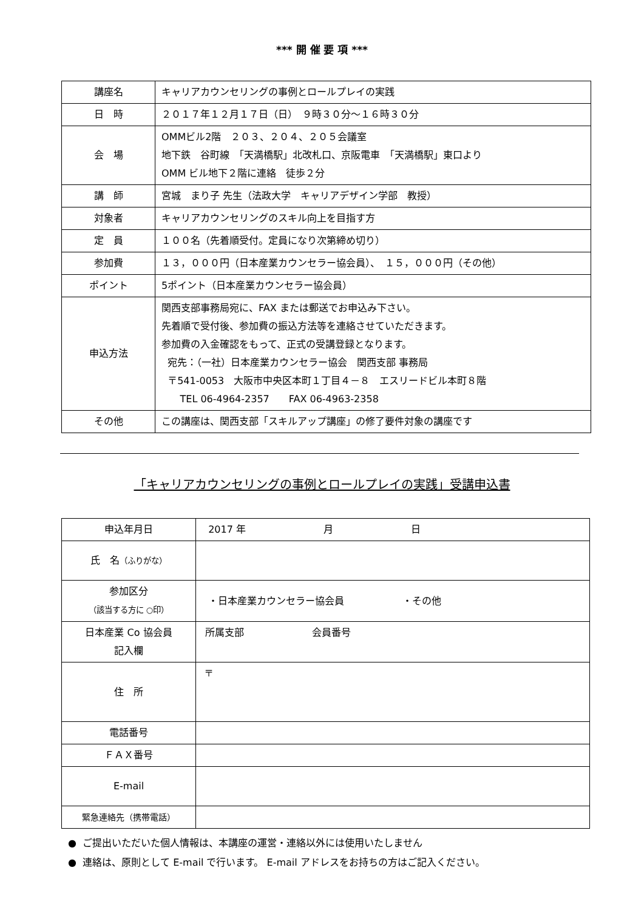*** 開 催 要 項 ***
| 講座名 | キャリアカウンセリングの事例とロールプレイの実践 |
| 日 時 | ２０１７年１２月１７日（日） ９時３０分～１６時３０分 |
| 会 場 | OMMビル2階 ２０３、２０４、２０５会議室 地下鉄 谷町線 「天満橋駅」北改札口、京阪電車 「天満橋駅」東口より OMM ビル地下２階に連絡 徒歩２分 |
| 講 師 | 宮城 まり子 先生（法政大学 キャリアデザイン学部 教授） |
| 対象者 | キャリアカウンセリングのスキル向上を目指す方 |
| 定 員 | １００名（先着順受付。定員になり次第締め切り） |
| 参加費 | １３，０００円（日本産業カウンセラー協会員）、 １５，０００円（その他） |
| ポイント | 5ポイント（日本産業カウンセラー協会員） |
| 申込方法 | 関西支部事務局宛に、FAX または郵送でお申込み下さい。 先着順で受付後、参加費の振込方法等を連絡させていただきます。 参加費の入金確認をもって、正式の受講登録となります。 宛先：（一社）日本産業カウンセラー協会 関西支部 事務局 〒541-0053 大阪市中央区本町１丁目４－８ エスリードビル本町８階 TEL 06-4964-2357 FAX 06-4963-2358 |
| その他 | この講座は、関西支部「スキルアップ講座」の修了要件対象の講座です |
「キャリアカウンセリングの事例とロールプレイの実践」受講申込書
| 申込年月日 | 2017 年 月 日 |
| 氏 名 （ふりがな） | |
| 参加区分 （該当する方に ○印） | ・日本産業カウンセラー協会員 ・その他 |
| 日本産業 Co 協会員 記入欄 | 所属支部 会員番号 |
| 住 所 | 〒 |
| 電話番号 | |
| ＦＡＸ番号 | |
| E-mail | |
| 緊急連絡先（携帯電話） | |
● ご提出いただいた個人情報は、本講座の運営・連絡以外には使用いたしません
● 連絡は、原則として E-mail で行います。 E-mail アドレスをお持ちの方はご記入ください。